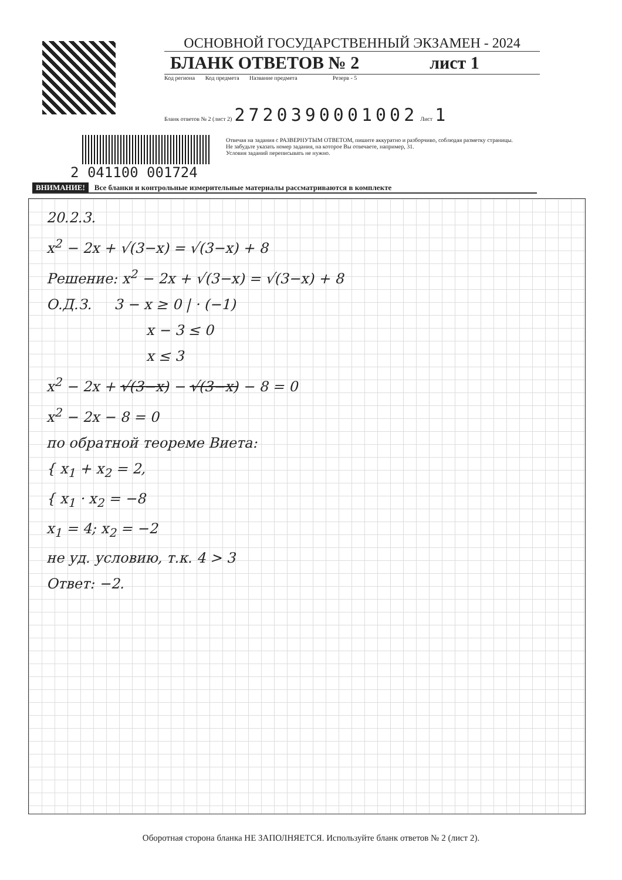ОСНОВНОЙ ГОСУДАРСТВЕННЫЙ ЭКЗАМЕН - 2024
БЛАНК ОТВЕТОВ № 2 лист 1
Код региона Код предмета Название предмета Резерв - 5
Бланк ответов № 2 (лист 2) 2720390001002 Лист 1
Отвечая на задания с РАЗВЕРНУТЫМ ОТВЕТОМ, пишите аккуратно и разборчиво, соблюдая разметку страницы.
Не забудьте указать номер задания, на которое Вы отвечаете, например, 31.
Условия заданий переписывать не нужно.
2 041100 001724
ВНИМАНИЕ! Все бланки и контрольные измерительные материалы рассматриваются в комплекте
20.2.3.
x<sup>2</sup> − 2x + √(3−x) = √(3−x) + 8
Решение: x<sup>2</sup> − 2x + √(3−x) = √(3−x) + 8
О.Д.З. 3 − x ≥ 0 | · (−1)
x − 3 ≤ 0
x ≤ 3
x<sup>2</sup> − 2x + √(3−x) − √(3−x) − 8 = 0
x<sup>2</sup> − 2x − 8 = 0
по обратной теореме Виета:
{ x<sub>1</sub> + x<sub>2</sub> = 2,
{ x<sub>1</sub> · x<sub>2</sub> = −8
x<sub>1</sub> = 4; x<sub>2</sub> = −2
не уд. условию, т.к. 4 > 3
Ответ: −2.
Оборотная сторона бланка НЕ ЗАПОЛНЯЕТСЯ. Используйте бланк ответов № 2 (лист 2).